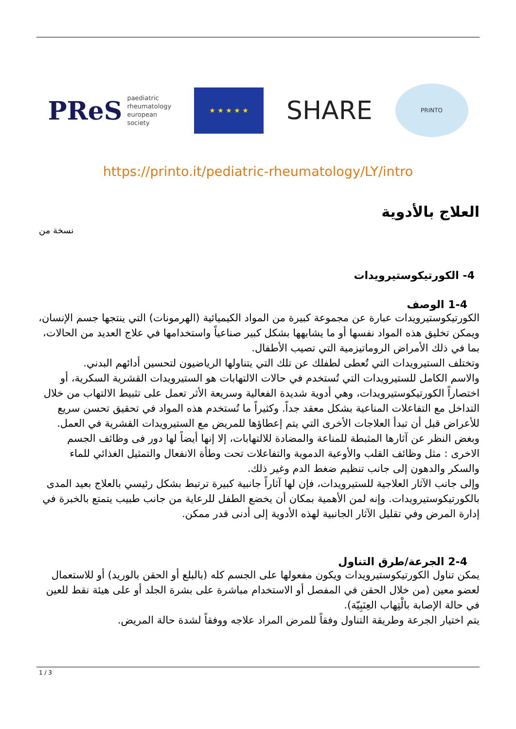PReS paediatric
rheumatology
european
society
★ ★ ★ ★ ★
SHARE
PRINTO
https://printo.it/pediatric-rheumatology/LY/intro
العلاج بالأدوية
نسخة من
4- الكورتيكوستيرويدات
1-4 الوصف
الكورتيكوستيرويدات عبارة عن مجموعة كبيرة من المواد الكيميائية (الهرمونات) التي ينتجها جسم الإنسان، ويمكن تخليق هذه المواد نفسها أو ما يشابهها بشكل كبير صناعياً واستخدامها في علاج العديد من الحالات، بما في ذلك الأمراض الروماتيزمية التي تصيب الأطفال.
وتختلف الستيرويدات التي تُعطى لطفلك عن تلك التي يتناولها الرياضيون لتحسين أدائهم البدني.
والاسم الكامل للستيرويدات التي تُستخدم في حالات الالتهابات هو الستيرويدات القشرية السكرية، أو اختصاراً الكورتيكوستيرويدات، وهي أدوية شديدة الفعالية وسريعة الأثر تعمل على تثبيط الالتهاب من خلال التداخل مع التفاعلات المناعية بشكل معقد جداً. وكثيراً ما تُستخدم هذه المواد في تحقيق تحسن سريع للأعراض قبل أن تبدأ العلاجات الأخرى التي يتم إعطاؤها للمريض مع الستيرويدات القشرية في العمل.
وبغض النظر عن آثارها المثبطة للمناعة والمضادة للالتهابات، إلا إنها أيضاً لها دور فى وظائف الجسم الاخرى : مثل وظائف القلب والأوعية الدموية والتفاعلات تحت وطأة الانفعال والتمثيل الغذائي للماء والسكر والدهون إلى جانب تنظيم ضغط الدم وغير ذلك.
وإلى جانب الآثار العلاجية للستيرويدات، فإن لها آثاراً جانبية كبيرة ترتبط بشكل رئيسي بالعلاج بعيد المدى بالكورتيكوستيرويدات. وإنه لمن الأهمية بمكان أن يخضع الطفل للرعاية من جانب طبيب يتمتع بالخبرة في إدارة المرض وفي تقليل الآثار الجانبية لهذه الأدوية إلى أدنى قدر ممكن.
2-4 الجرعة/طرق التناول
يمكن تناول الكورتيكوستيرويدات ويكون مفعولها على الجسم كله (بالبلع أو الحقن بالوريد) أو للاستعمال لعضو معين (من خلال الحقن في المفصل أو الاستخدام مباشرة على بشرة الجلد أو على هيئة نقط للعين في حالة الإصابة بالْتِهاب العِنَبِيّة).
يتم اختيار الجرعة وطريقة التناول وفقاً للمرض المراد علاجه ووفقاً لشدة حالة المريض.
1 / 3